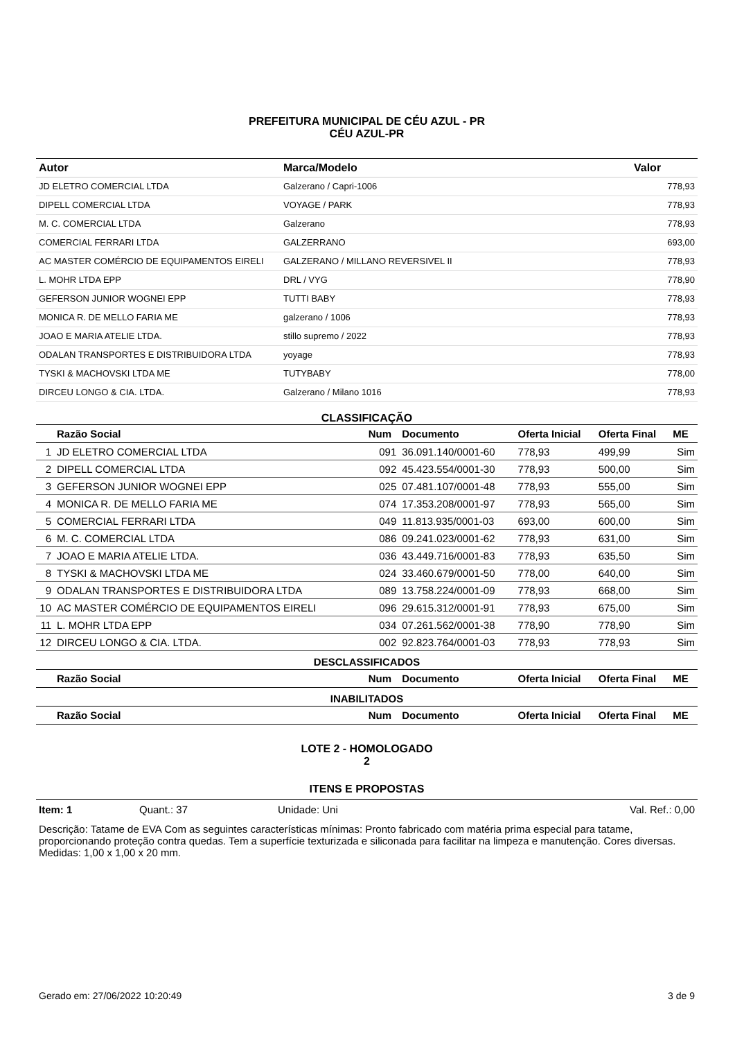PREFEITURA MUNICIPAL DE CÉU AZUL - PR
CÉU AZUL-PR
| Autor | Marca/Modelo | Valor |
| --- | --- | --- |
| JD ELETRO COMERCIAL LTDA | Galzerano / Capri-1006 | 778,93 |
| DIPELL COMERCIAL LTDA | VOYAGE / PARK | 778,93 |
| M. C. COMERCIAL LTDA | Galzerano | 778,93 |
| COMERCIAL FERRARI LTDA | GALZERRANO | 693,00 |
| AC MASTER COMÉRCIO DE EQUIPAMENTOS EIRELI | GALZERANO / MILLANO REVERSIVEL II | 778,93 |
| L. MOHR LTDA EPP | DRL / VYG | 778,90 |
| GEFERSON JUNIOR WOGNEI EPP | TUTTI BABY | 778,93 |
| MONICA R. DE MELLO FARIA ME | galzerano / 1006 | 778,93 |
| JOAO E MARIA ATELIE LTDA. | stillo supremo / 2022 | 778,93 |
| ODALAN TRANSPORTES E DISTRIBUIDORA LTDA | yoyage | 778,93 |
| TYSKI & MACHOVSKI LTDA ME | TUTYBABY | 778,00 |
| DIRCEU LONGO & CIA. LTDA. | Galzerano / Milano 1016 | 778,93 |
CLASSIFICAÇÃO
| | Razão Social | Num | Documento | Oferta Inicial | Oferta Final | ME |
| --- | --- | --- | --- | --- | --- | --- |
| 1 | JD ELETRO COMERCIAL LTDA | 091 | 36.091.140/0001-60 | 778,93 | 499,99 | Sim |
| 2 | DIPELL COMERCIAL LTDA | 092 | 45.423.554/0001-30 | 778,93 | 500,00 | Sim |
| 3 | GEFERSON JUNIOR WOGNEI EPP | 025 | 07.481.107/0001-48 | 778,93 | 555,00 | Sim |
| 4 | MONICA R. DE MELLO FARIA ME | 074 | 17.353.208/0001-97 | 778,93 | 565,00 | Sim |
| 5 | COMERCIAL FERRARI LTDA | 049 | 11.813.935/0001-03 | 693,00 | 600,00 | Sim |
| 6 | M. C. COMERCIAL LTDA | 086 | 09.241.023/0001-62 | 778,93 | 631,00 | Sim |
| 7 | JOAO E MARIA ATELIE LTDA. | 036 | 43.449.716/0001-83 | 778,93 | 635,50 | Sim |
| 8 | TYSKI & MACHOVSKI LTDA ME | 024 | 33.460.679/0001-50 | 778,00 | 640,00 | Sim |
| 9 | ODALAN TRANSPORTES E DISTRIBUIDORA LTDA | 089 | 13.758.224/0001-09 | 778,93 | 668,00 | Sim |
| 10 | AC MASTER COMÉRCIO DE EQUIPAMENTOS EIRELI | 096 | 29.615.312/0001-91 | 778,93 | 675,00 | Sim |
| 11 | L. MOHR LTDA EPP | 034 | 07.261.562/0001-38 | 778,90 | 778,90 | Sim |
| 12 | DIRCEU LONGO & CIA. LTDA. | 002 | 92.823.764/0001-03 | 778,93 | 778,93 | Sim |
| DESCLASSIFICADOS | | | | | | |
| | Razão Social | Num | Documento | Oferta Inicial | Oferta Final | ME |
| INABILITADOS | | | | | | |
| | Razão Social | Num | Documento | Oferta Inicial | Oferta Final | ME |
LOTE 2 - HOMOLOGADO
2
ITENS E PROPOSTAS
Item: 1 Quant.: 37 Unidade: Uni Val. Ref.: 0,00
Descrição: Tatame de EVA Com as seguintes características mínimas: Pronto fabricado com matéria prima especial para tatame, proporcionando proteção contra quedas. Tem a superfície texturizada e siliconada para facilitar na limpeza e manutenção. Cores diversas. Medidas: 1,00 x 1,00 x 20 mm.
Gerado em: 27/06/2022 10:20:49 3 de 9